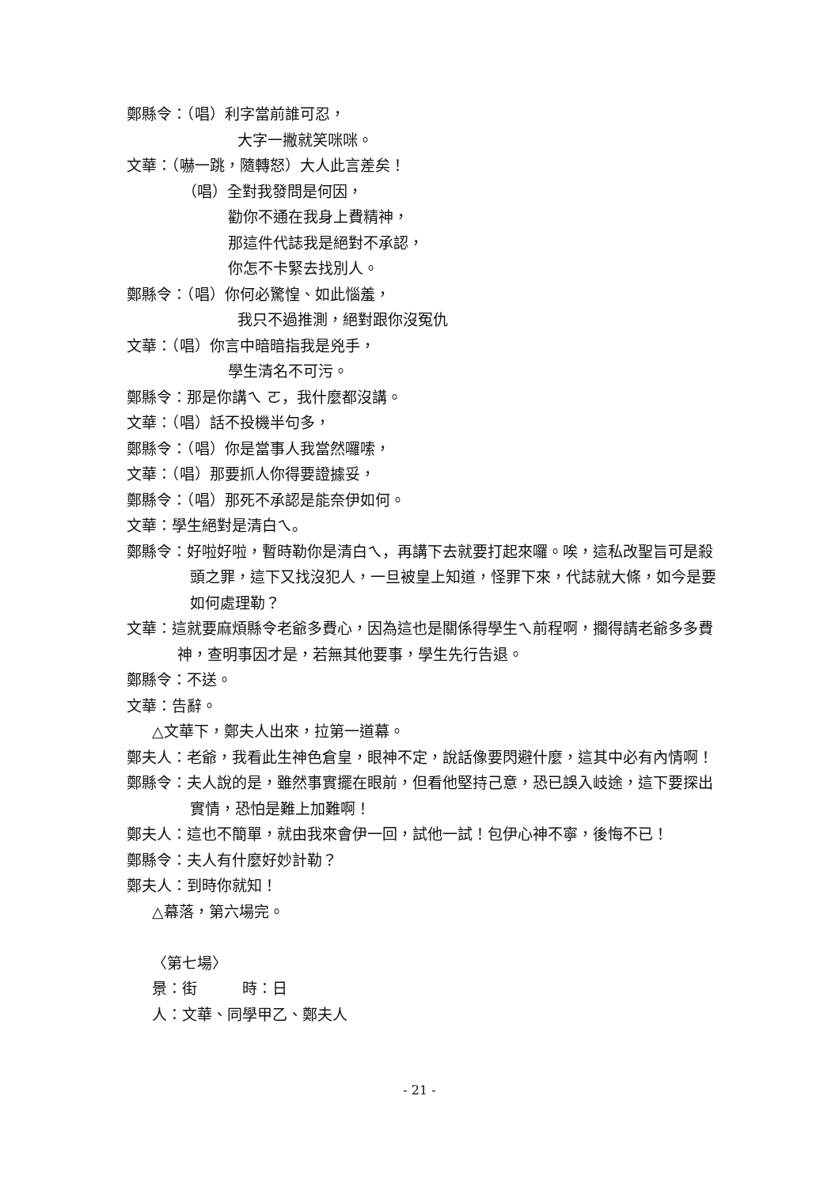鄭縣令：（唱）利字當前誰可忍，
大字一撇就笑咪咪。
文華：（嚇一跳，隨轉怒）大人此言差矣！
（唱）全對我發問是何因，
勸你不通在我身上費精神，
那這件代誌我是絕對不承認，
你怎不卡緊去找別人。
鄭縣令：（唱）你何必驚惶、如此惱羞，
我只不過推測，絕對跟你沒冤仇
文華：（唱）你言中暗暗指我是兇手，
學生清名不可污。
鄭縣令：那是你講ㄟ ㄛ，我什麼都沒講。
文華：（唱）話不投機半句多，
鄭縣令：（唱）你是當事人我當然囉嗦，
文華：（唱）那要抓人你得要證據妥，
鄭縣令：（唱）那死不承認是能奈伊如何。
文華：學生絕對是清白ㄟ。
鄭縣令：好啦好啦，暫時勒你是清白ㄟ，再講下去就要打起來囉。唉，這私改聖旨可是殺頭之罪，這下又找沒犯人，一旦被皇上知道，怪罪下來，代誌就大條，如今是要如何處理勒？
文華：這就要麻煩縣令老爺多費心，因為這也是關係得學生ㄟ前程啊，擱得請老爺多多費神，查明事因才是，若無其他要事，學生先行告退。
鄭縣令：不送。
文華：告辭。
△文華下，鄭夫人出來，拉第一道幕。
鄭夫人：老爺，我看此生神色倉皇，眼神不定，說話像要閃避什麼，這其中必有內情啊！
鄭縣令：夫人說的是，雖然事實擺在眼前，但看他堅持己意，恐已誤入岐途，這下要探出實情，恐怕是難上加難啊！
鄭夫人：這也不簡單，就由我來會伊一回，試他一試！包伊心神不寧，後悔不已！
鄭縣令：夫人有什麼好妙計勒？
鄭夫人：到時你就知！
△幕落，第六場完。
〈第七場〉
景：街　　　時：日
人：文華、同學甲乙、鄭夫人
- 21 -